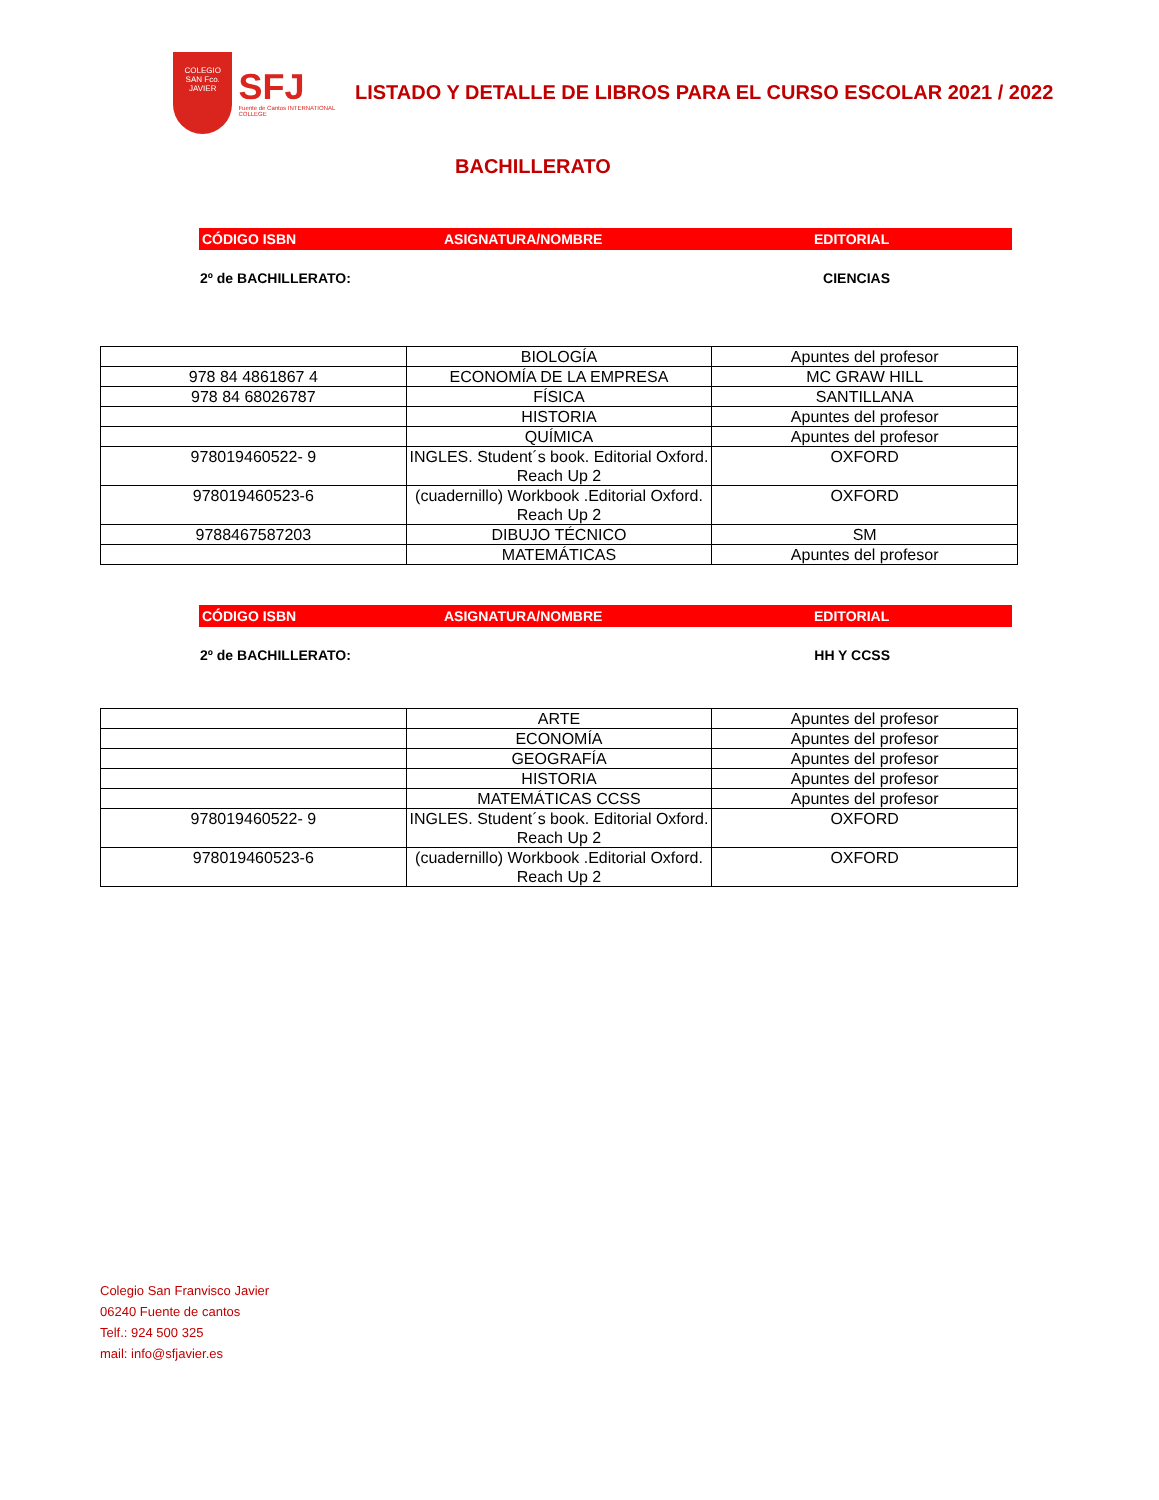COLEGIO
SAN Fco. JAVIER
SFJ
Fuente de Cantos INTERNATIONAL COLLEGE
LISTADO Y DETALLE DE LIBROS PARA EL CURSO ESCOLAR 2021 / 2022
BACHILLERATO
CÓDIGO ISBN ASIGNATURA/NOMBRE EDITORIAL
2º de BACHILLERATO: CIENCIAS
| | BIOLOGÍA | Apuntes del profesor |
| 978 84 4861867 4 | ECONOMÍA DE LA EMPRESA | MC GRAW HILL |
| 978 84 68026787 | FÍSICA | SANTILLANA |
| | HISTORIA | Apuntes del profesor |
| | QUÍMICA | Apuntes del profesor |
| 978019460522- 9 | INGLES. Student´s book. Editorial Oxford. Reach Up 2 | OXFORD |
| 978019460523-6 | (cuadernillo) Workbook .Editorial Oxford. Reach Up 2 | OXFORD |
| 9788467587203 | DIBUJO TÉCNICO | SM |
| | MATEMÁTICAS | Apuntes del profesor |
CÓDIGO ISBN ASIGNATURA/NOMBRE EDITORIAL
2º de BACHILLERATO: HH Y CCSS
| | ARTE | Apuntes del profesor |
| | ECONOMÍA | Apuntes del profesor |
| | GEOGRAFÍA | Apuntes del profesor |
| | HISTORIA | Apuntes del profesor |
| | MATEMÁTICAS CCSS | Apuntes del profesor |
| 978019460522- 9 | INGLES. Student´s book. Editorial Oxford. Reach Up 2 | OXFORD |
| 978019460523-6 | (cuadernillo) Workbook .Editorial Oxford. Reach Up 2 | OXFORD |
Colegio San Franvisco Javier
06240 Fuente de cantos
Telf.: 924 500 325
mail: info@sfjavier.es